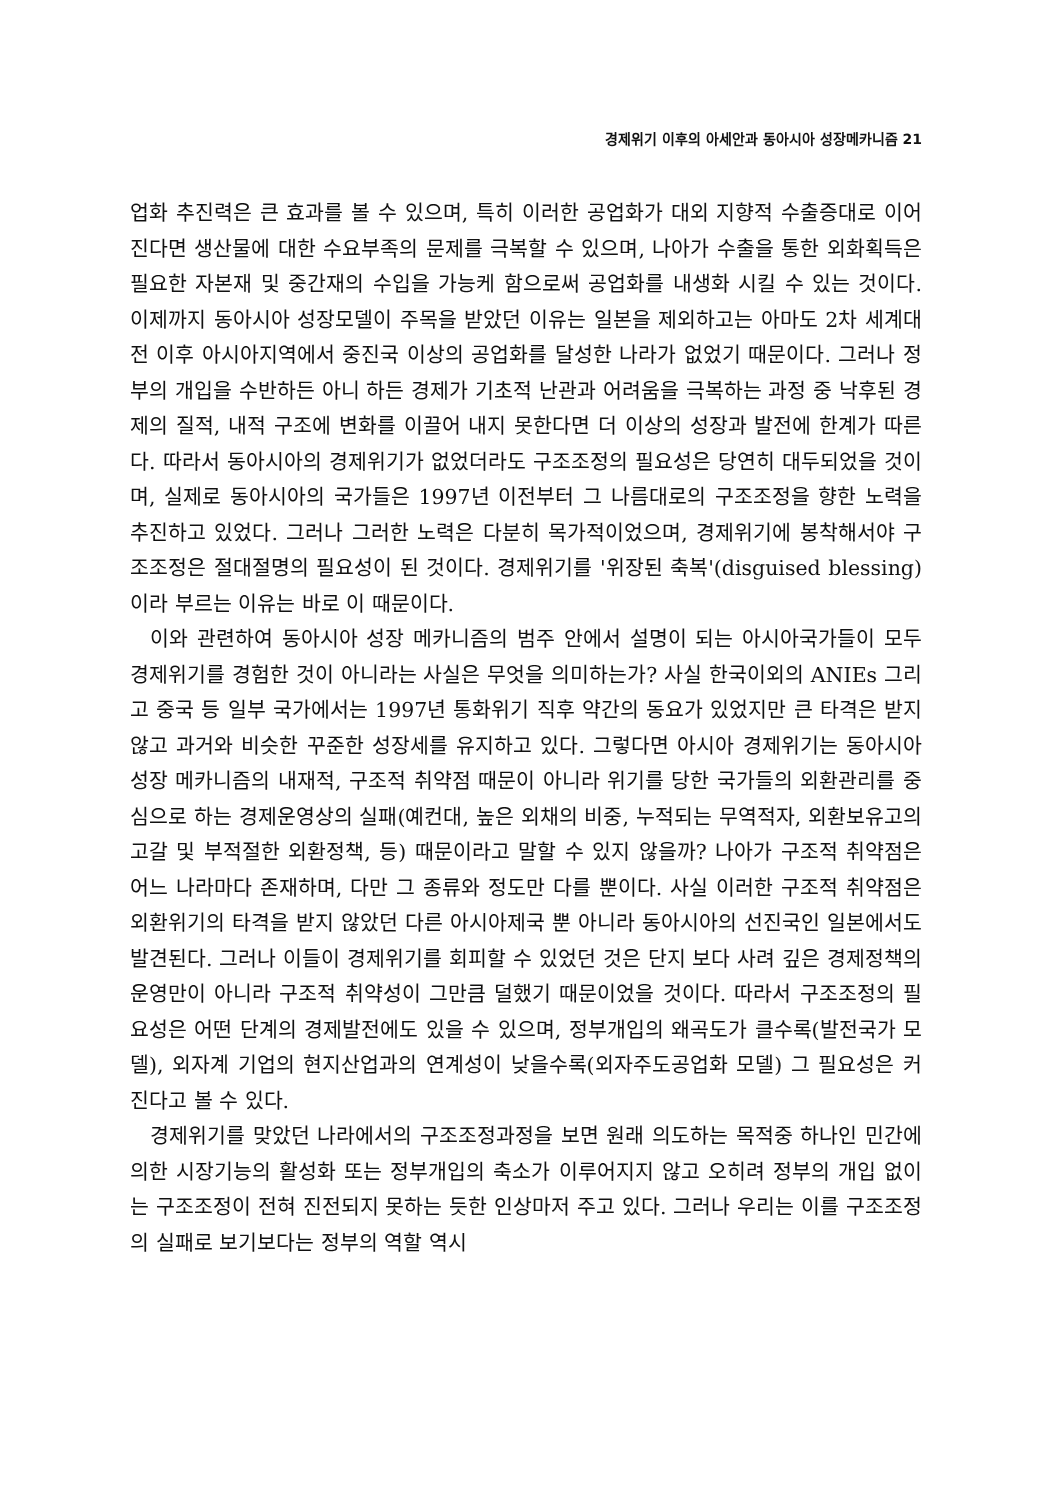경제위기 이후의 아세안과 동아시아 성장메카니즘 21
업화 추진력은 큰 효과를 볼 수 있으며, 특히 이러한 공업화가 대외 지향적 수출증대로 이어진다면 생산물에 대한 수요부족의 문제를 극복할 수 있으며, 나아가 수출을 통한 외화획득은 필요한 자본재 및 중간재의 수입을 가능케 함으로써 공업화를 내생화 시킬 수 있는 것이다. 이제까지 동아시아 성장모델이 주목을 받았던 이유는 일본을 제외하고는 아마도 2차 세계대전 이후 아시아지역에서 중진국 이상의 공업화를 달성한 나라가 없었기 때문이다. 그러나 정부의 개입을 수반하든 아니 하든 경제가 기초적 난관과 어려움을 극복하는 과정 중 낙후된 경제의 질적, 내적 구조에 변화를 이끌어 내지 못한다면 더 이상의 성장과 발전에 한계가 따른다. 따라서 동아시아의 경제위기가 없었더라도 구조조정의 필요성은 당연히 대두되었을 것이며, 실제로 동아시아의 국가들은 1997년 이전부터 그 나름대로의 구조조정을 향한 노력을 추진하고 있었다. 그러나 그러한 노력은 다분히 목가적이었으며, 경제위기에 봉착해서야 구조조정은 절대절명의 필요성이 된 것이다. 경제위기를 '위장된 축복'(disguised blessing)이라 부르는 이유는 바로 이 때문이다.
이와 관련하여 동아시아 성장 메카니즘의 범주 안에서 설명이 되는 아시아국가들이 모두 경제위기를 경험한 것이 아니라는 사실은 무엇을 의미하는가? 사실 한국이외의 ANIEs 그리고 중국 등 일부 국가에서는 1997년 통화위기 직후 약간의 동요가 있었지만 큰 타격은 받지 않고 과거와 비슷한 꾸준한 성장세를 유지하고 있다. 그렇다면 아시아 경제위기는 동아시아 성장 메카니즘의 내재적, 구조적 취약점 때문이 아니라 위기를 당한 국가들의 외환관리를 중심으로 하는 경제운영상의 실패(예컨대, 높은 외채의 비중, 누적되는 무역적자, 외환보유고의 고갈 및 부적절한 외환정책, 등) 때문이라고 말할 수 있지 않을까? 나아가 구조적 취약점은 어느 나라마다 존재하며, 다만 그 종류와 정도만 다를 뿐이다. 사실 이러한 구조적 취약점은 외환위기의 타격을 받지 않았던 다른 아시아제국 뿐 아니라 동아시아의 선진국인 일본에서도 발견된다. 그러나 이들이 경제위기를 회피할 수 있었던 것은 단지 보다 사려 깊은 경제정책의 운영만이 아니라 구조적 취약성이 그만큼 덜했기 때문이었을 것이다. 따라서 구조조정의 필요성은 어떤 단계의 경제발전에도 있을 수 있으며, 정부개입의 왜곡도가 클수록(발전국가 모델), 외자계 기업의 현지산업과의 연계성이 낮을수록(외자주도공업화 모델) 그 필요성은 커진다고 볼 수 있다.
경제위기를 맞았던 나라에서의 구조조정과정을 보면 원래 의도하는 목적중 하나인 민간에 의한 시장기능의 활성화 또는 정부개입의 축소가 이루어지지 않고 오히려 정부의 개입 없이는 구조조정이 전혀 진전되지 못하는 듯한 인상마저 주고 있다. 그러나 우리는 이를 구조조정의 실패로 보기보다는 정부의 역할 역시